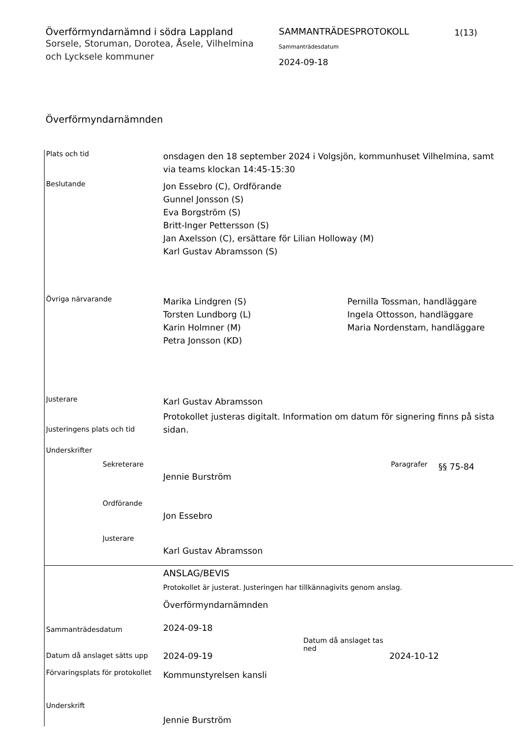Överförmyndarnämnd i södra Lappland
Sorsele, Storuman, Dorotea, Åsele, Vilhelmina och Lycksele kommuner
SAMMANTRÄDESPROTOKOLL
Sammanträdesdatum
2024-09-18
1(13)
Överförmyndarnämnden
Plats och tid
onsdagen den 18 september 2024 i Volgsjön, kommunhuset Vilhelmina, samt via teams klockan 14:45-15:30
Beslutande
Jon Essebro (C), Ordförande
Gunnel Jonsson (S)
Eva Borgström (S)
Britt-Inger Pettersson (S)
Jan Axelsson (C), ersättare för Lilian Holloway (M)
Karl Gustav Abramsson (S)
Övriga närvarande
Marika Lindgren (S)
Torsten Lundborg (L)
Karin Holmner (M)
Petra Jonsson (KD)
Pernilla Tossman, handläggare
Ingela Ottosson, handläggare
Maria Nordenstam, handläggare
Justerare
Karl Gustav Abramsson
Justeringens plats och tid
Protokollet justeras digitalt. Information om datum för signering finns på sista sidan.
Underskrifter
Sekreterare
Jennie Burström
Paragrafer
§§ 75-84
Ordförande
Jon Essebro
Justerare
Karl Gustav Abramsson
ANSLAG/BEVIS
Protokollet är justerat. Justeringen har tillkännagivits genom anslag.
Överförmyndarnämnden
Sammanträdesdatum
2024-09-18
Datum då anslaget sätts upp
2024-09-19
Datum då anslaget tas ned
2024-10-12
Förvaringsplats för protokollet
Kommunstyrelsen kansli
Underskrift
Jennie Burström